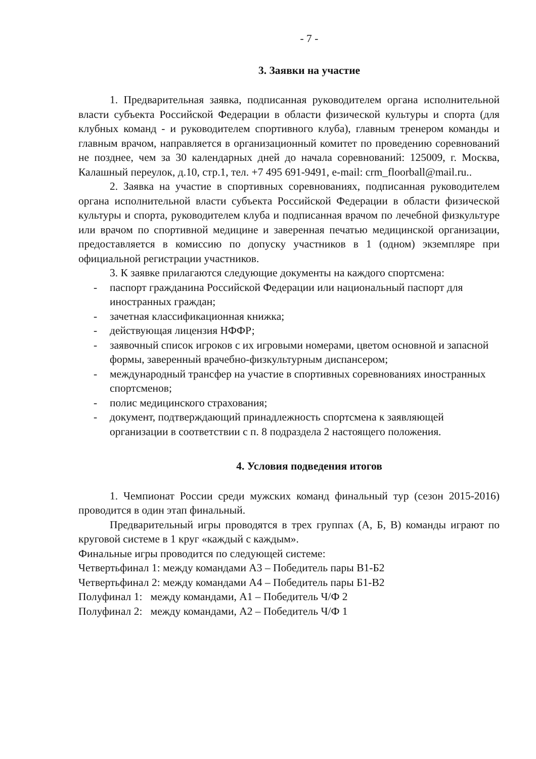- 7 -
3. Заявки на участие
1. Предварительная заявка, подписанная руководителем органа исполнительной власти субъекта Российской Федерации в области физической культуры и спорта (для клубных команд - и руководителем спортивного клуба), главным тренером команды и главным врачом, направляется в организационный комитет по проведению соревнований не позднее, чем за 30 календарных дней до начала соревнований: 125009, г. Москва, Калашный переулок, д.10, стр.1, тел. +7 495 691-9491, e-mail: crm_floorball@mail.ru..
2. Заявка на участие в спортивных соревнованиях, подписанная руководителем органа исполнительной власти субъекта Российской Федерации в области физической культуры и спорта, руководителем клуба и подписанная врачом по лечебной физкультуре или врачом по спортивной медицине и заверенная печатью медицинской организации, предоставляется в комиссию по допуску участников в 1 (одном) экземпляре при официальной регистрации участников.
3. К заявке прилагаются следующие документы на каждого спортсмена:
- паспорт гражданина Российской Федерации или национальный паспорт для иностранных граждан;
- зачетная классификационная книжка;
- действующая лицензия НФФР;
- заявочный список игроков с их игровыми номерами, цветом основной и запасной формы, заверенный врачебно-физкультурным диспансером;
- международный трансфер на участие в спортивных соревнованиях иностранных спортсменов;
- полис медицинского страхования;
- документ, подтверждающий принадлежность спортсмена к заявляющей организации в соответствии с п. 8 подраздела 2 настоящего положения.
4. Условия подведения итогов
1. Чемпионат России среди мужских команд финальный тур (сезон 2015-2016) проводится в один этап финальный.
Предварительный игры проводятся в трех группах (А, Б, В) команды играют по круговой системе в 1 круг «каждый с каждым».
Финальные игры проводится по следующей системе:
Четвертьфинал 1: между командами А3 – Победитель пары В1-Б2
Четвертьфинал 2: между командами А4 – Победитель пары Б1-В2
Полуфинал 1: между командами, А1 – Победитель Ч/Ф 2
Полуфинал 2: между командами, А2 – Победитель Ч/Ф 1